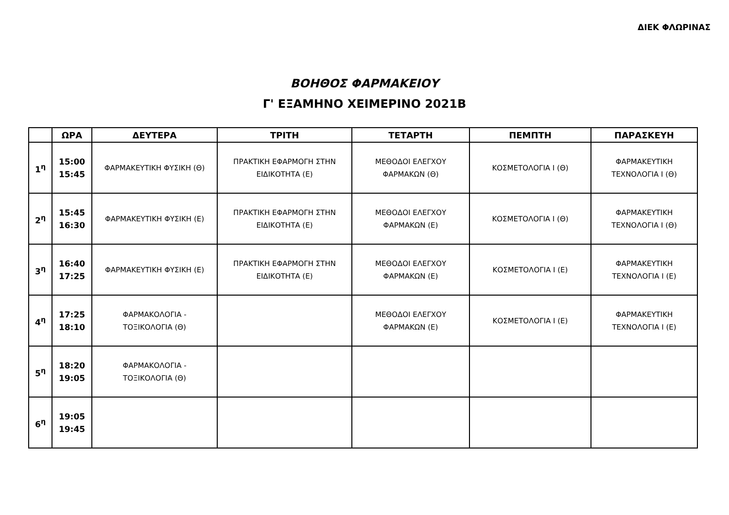ΔΙΕΚ ΦΛΩΡΙΝΑΣ
ΒΟΗΘΟΣ ΦΑΡΜΑΚΕΙΟΥ
Γ' ΕΞΑΜΗΝΟ ΧΕΙΜΕΡΙΝΟ 2021Β
| | ΩΡΑ | ΔΕΥΤΕΡΑ | ΤΡΙΤΗ | ΤΕΤΑΡΤΗ | ΠΕΜΠΤΗ | ΠΑΡΑΣΚΕΥΗ |
| --- | --- | --- | --- | --- | --- | --- |
| 1<sup>η</sup> | 15:00 15:45 | ΦΑΡΜΑΚΕΥΤΙΚΗ ΦΥΣΙΚΗ (Θ) | ΠΡΑΚΤΙΚΗ ΕΦΑΡΜΟΓΗ ΣΤΗΝ ΕΙΔΙΚΟΤΗΤΑ (Ε) | ΜΕΘΟΔΟΙ ΕΛΕΓΧΟΥ ΦΑΡΜΑΚΩΝ (Θ) | ΚΟΣΜΕΤΟΛΟΓΙΑ Ι (Θ) | ΦΑΡΜΑΚΕΥΤΙΚΗ ΤΕΧΝΟΛΟΓΙΑ Ι (Θ) |
| 2<sup>η</sup> | 15:45 16:30 | ΦΑΡΜΑΚΕΥΤΙΚΗ ΦΥΣΙΚΗ (Ε) | ΠΡΑΚΤΙΚΗ ΕΦΑΡΜΟΓΗ ΣΤΗΝ ΕΙΔΙΚΟΤΗΤΑ (Ε) | ΜΕΘΟΔΟΙ ΕΛΕΓΧΟΥ ΦΑΡΜΑΚΩΝ (Ε) | ΚΟΣΜΕΤΟΛΟΓΙΑ Ι (Θ) | ΦΑΡΜΑΚΕΥΤΙΚΗ ΤΕΧΝΟΛΟΓΙΑ Ι (Θ) |
| 3<sup>η</sup> | 16:40 17:25 | ΦΑΡΜΑΚΕΥΤΙΚΗ ΦΥΣΙΚΗ (Ε) | ΠΡΑΚΤΙΚΗ ΕΦΑΡΜΟΓΗ ΣΤΗΝ ΕΙΔΙΚΟΤΗΤΑ (Ε) | ΜΕΘΟΔΟΙ ΕΛΕΓΧΟΥ ΦΑΡΜΑΚΩΝ (Ε) | ΚΟΣΜΕΤΟΛΟΓΙΑ Ι (Ε) | ΦΑΡΜΑΚΕΥΤΙΚΗ ΤΕΧΝΟΛΟΓΙΑ Ι (Ε) |
| 4<sup>η</sup> | 17:25 18:10 | ΦΑΡΜΑΚΟΛΟΓΙΑ - ΤΟΞΙΚΟΛΟΓΙΑ (Θ) | | ΜΕΘΟΔΟΙ ΕΛΕΓΧΟΥ ΦΑΡΜΑΚΩΝ (Ε) | ΚΟΣΜΕΤΟΛΟΓΙΑ Ι (Ε) | ΦΑΡΜΑΚΕΥΤΙΚΗ ΤΕΧΝΟΛΟΓΙΑ Ι (Ε) |
| 5<sup>η</sup> | 18:20 19:05 | ΦΑΡΜΑΚΟΛΟΓΙΑ - ΤΟΞΙΚΟΛΟΓΙΑ (Θ) | | | | |
| 6<sup>η</sup> | 19:05 19:45 | | | | | |